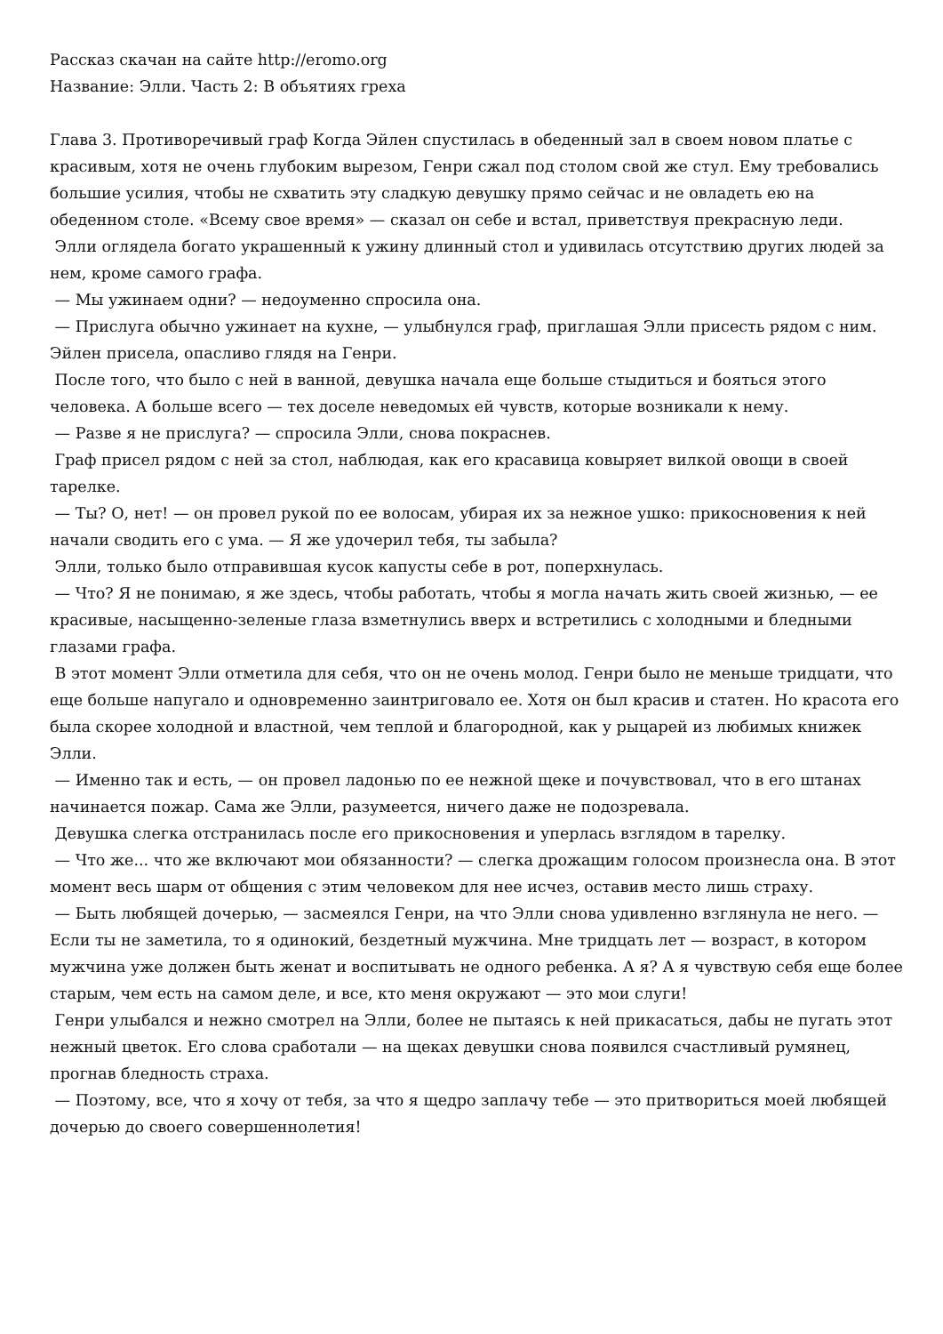Рассказ скачан на сайте http://eromo.org
Название: Элли. Часть 2: В объятиях греха
Глава 3. Противоречивый граф Когда Эйлен спустилась в обеденный зал в своем новом платье с красивым, хотя не очень глубоким вырезом, Генри сжал под столом свой же стул. Ему требовались большие усилия, чтобы не схватить эту сладкую девушку прямо сейчас и не овладеть ею на обеденном столе. «Всему свое время» — сказал он себе и встал, приветствуя прекрасную леди.
Элли оглядела богато украшенный к ужину длинный стол и удивилась отсутствию других людей за нем, кроме самого графа.
— Мы ужинаем одни? — недоуменно спросила она.
— Прислуга обычно ужинает на кухне, — улыбнулся граф, приглашая Элли присесть рядом с ним. Эйлен присела, опасливо глядя на Генри.
После того, что было с ней в ванной, девушка начала еще больше стыдиться и бояться этого человека. А больше всего — тех доселе неведомых ей чувств, которые возникали к нему.
— Разве я не прислуга? — спросила Элли, снова покраснев.
Граф присел рядом с ней за стол, наблюдая, как его красавица ковыряет вилкой овощи в своей тарелке.
— Ты? О, нет! — он провел рукой по ее волосам, убирая их за нежное ушко: прикосновения к ней начали сводить его с ума. — Я же удочерил тебя, ты забыла?
Элли, только было отправившая кусок капусты себе в рот, поперхнулась.
— Что? Я не понимаю, я же здесь, чтобы работать, чтобы я могла начать жить своей жизнью, — ее красивые, насыщенно-зеленые глаза взметнулись вверх и встретились с холодными и бледными глазами графа.
В этот момент Элли отметила для себя, что он не очень молод. Генри было не меньше тридцати, что еще больше напугало и одновременно заинтриговало ее. Хотя он был красив и статен. Но красота его была скорее холодной и властной, чем теплой и благородной, как у рыцарей из любимых книжек Элли.
— Именно так и есть, — он провел ладонью по ее нежной щеке и почувствовал, что в его штанах начинается пожар. Сама же Элли, разумеется, ничего даже не подозревала.
Девушка слегка отстранилась после его прикосновения и уперлась взглядом в тарелку.
— Что же... что же включают мои обязанности? — слегка дрожащим голосом произнесла она. В этот момент весь шарм от общения с этим человеком для нее исчез, оставив место лишь страху.
— Быть любящей дочерью, — засмеялся Генри, на что Элли снова удивленно взглянула не него. — Если ты не заметила, то я одинокий, бездетный мужчина. Мне тридцать лет — возраст, в котором мужчина уже должен быть женат и воспитывать не одного ребенка. А я? А я чувствую себя еще более старым, чем есть на самом деле, и все, кто меня окружают — это мои слуги!
Генри улыбался и нежно смотрел на Элли, более не пытаясь к ней прикасаться, дабы не пугать этот нежный цветок. Его слова сработали — на щеках девушки снова появился счастливый румянец, прогнав бледность страха.
— Поэтому, все, что я хочу от тебя, за что я щедро заплачу тебе — это притвориться моей любящей дочерью до своего совершеннолетия!